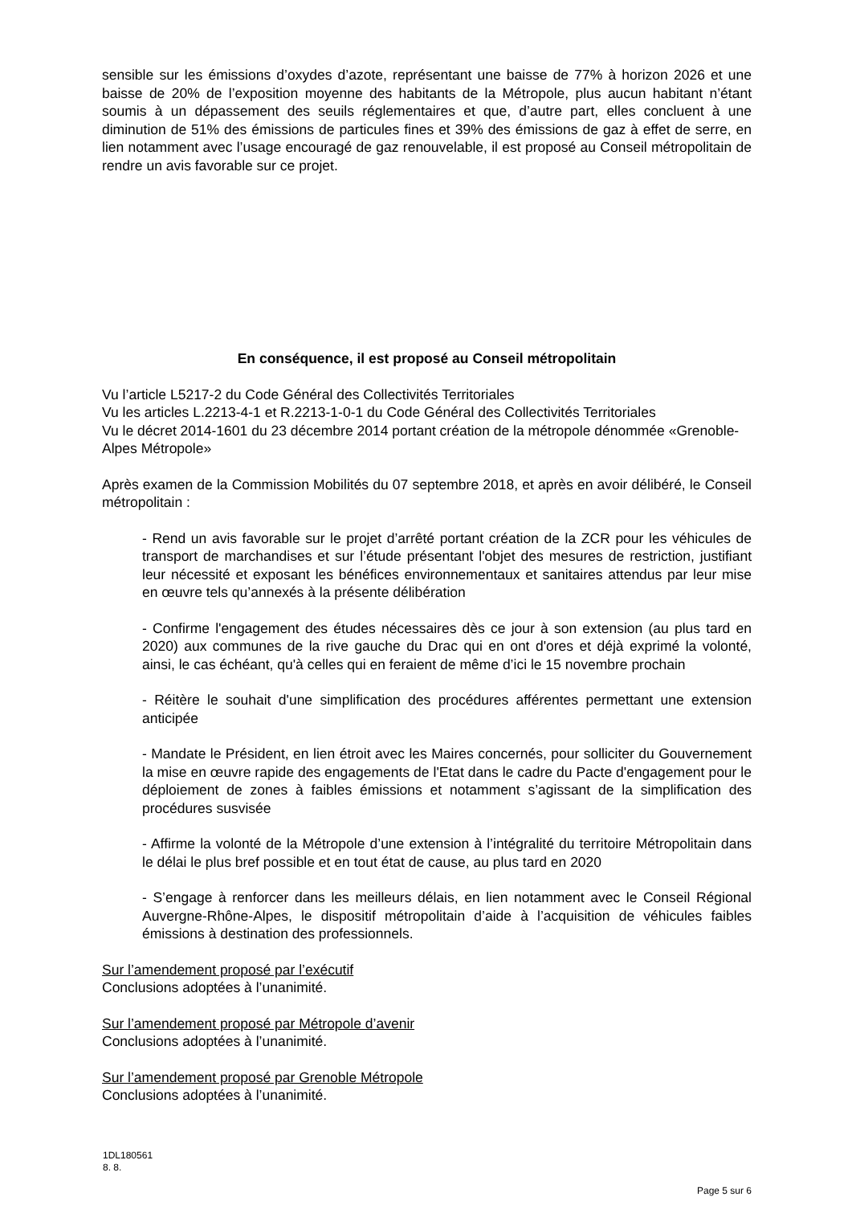sensible sur les émissions d’oxydes d’azote, représentant une baisse de 77% à horizon 2026 et une baisse de 20% de l’exposition moyenne des habitants de la Métropole, plus aucun habitant n’étant soumis à un dépassement des seuils réglementaires et que, d’autre part, elles concluent à une diminution de 51% des émissions de particules fines et 39% des émissions de gaz à effet de serre, en lien notamment avec l’usage encouragé de gaz renouvelable, il est proposé au Conseil métropolitain de rendre un avis favorable sur ce projet.
En conséquence, il est proposé au Conseil métropolitain
Vu l’article L5217-2 du Code Général des Collectivités Territoriales
Vu les articles L.2213-4-1 et R.2213-1-0-1 du Code Général des Collectivités Territoriales
Vu le décret 2014-1601 du 23 décembre 2014 portant création de la métropole dénommée «Grenoble-Alpes Métropole»
Après examen de la Commission Mobilités du 07 septembre 2018, et après en avoir délibéré, le Conseil métropolitain :
- Rend un avis favorable sur le projet d’arrêté portant création de la ZCR pour les véhicules de transport de marchandises et sur l’étude présentant l'objet des mesures de restriction, justifiant leur nécessité et exposant les bénéfices environnementaux et sanitaires attendus par leur mise en œuvre tels qu’annexés à la présente délibération
- Confirme l'engagement des études nécessaires dès ce jour à son extension (au plus tard en 2020) aux communes de la rive gauche du Drac qui en ont d'ores et déjà exprimé la volonté, ainsi, le cas échéant, qu'à celles qui en feraient de même d’ici le 15 novembre prochain
- Réitère le souhait d'une simplification des procédures afférentes permettant une extension anticipée
- Mandate le Président, en lien étroit avec les Maires concernés, pour solliciter du Gouvernement la mise en œuvre rapide des engagements de l'Etat dans le cadre du Pacte d'engagement pour le déploiement de zones à faibles émissions et notamment s’agissant de la simplification des procédures susvisée
- Affirme la volonté de la Métropole d’une extension à l’intégralité du territoire Métropolitain dans le délai le plus bref possible et en tout état de cause, au plus tard en 2020
- S’engage à renforcer dans les meilleurs délais, en lien notamment avec le Conseil Régional Auvergne-Rhône-Alpes, le dispositif métropolitain d’aide à l’acquisition de véhicules faibles émissions à destination des professionnels.
Sur l’amendement proposé par l’exécutif
Conclusions adoptées à l’unanimité.
Sur l’amendement proposé par Métropole d’avenir
Conclusions adoptées à l’unanimité.
Sur l’amendement proposé par Grenoble Métropole
Conclusions adoptées à l’unanimité.
1DL180561
8. 8.
Page 5 sur 6